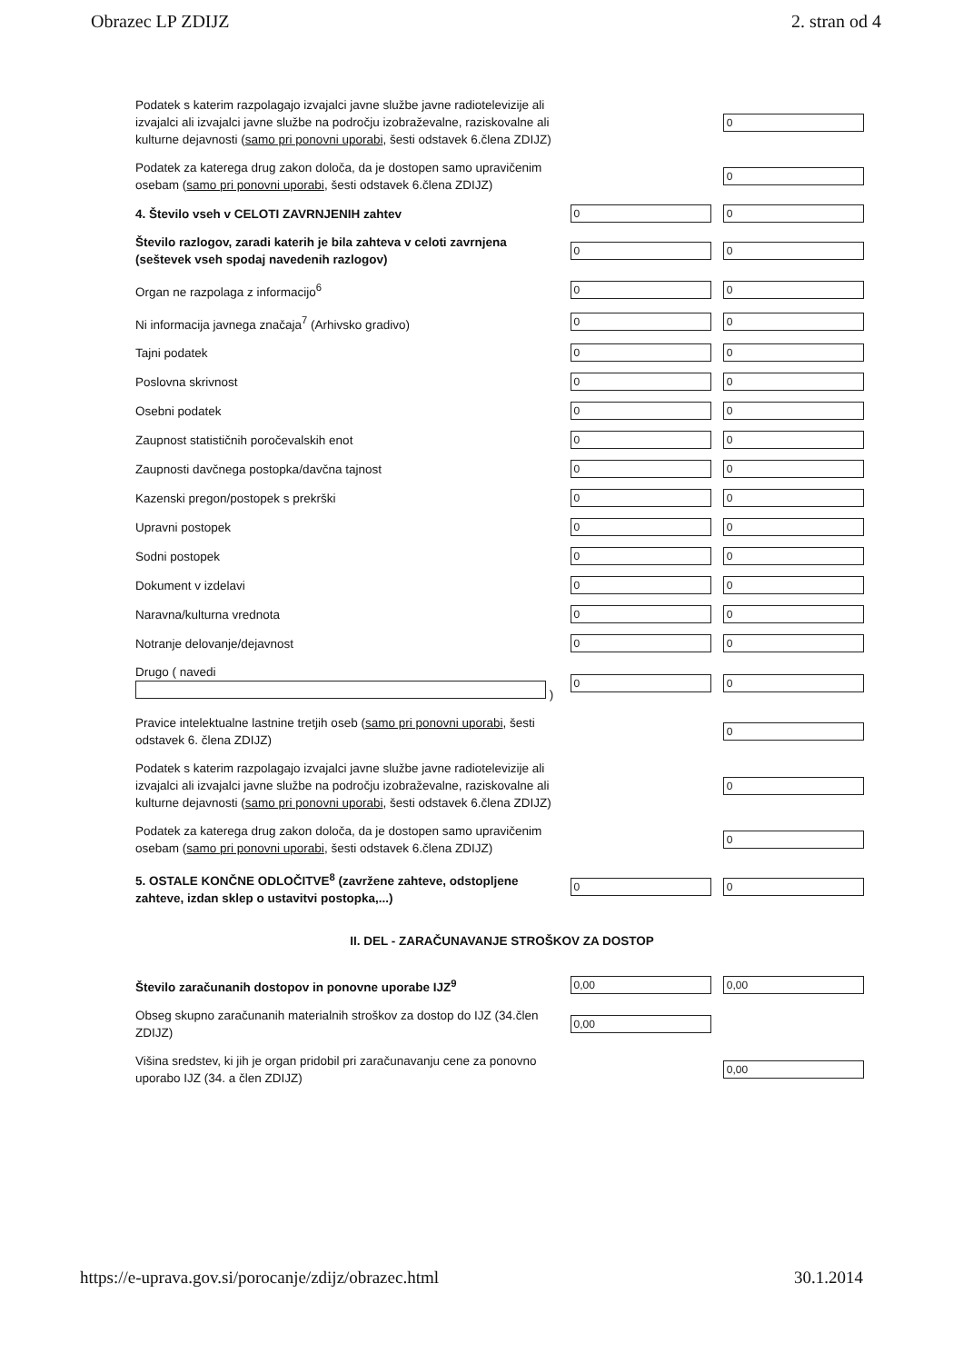Obrazec LP ZDIJZ 2. stran od 4
| Podatek s katerim razpolagajo izvajalci javne službe javne radiotelevizije ali izvajalci ali izvajalci javne službe na področju izobraževalne, raziskovalne ali kulturne dejavnosti ( samo pri ponovni uporabi , šesti odstavek 6.člena ZDIJZ) | | 0 |
| Podatek za katerega drug zakon določa, da je dostopen samo upravičenim osebam ( samo pri ponovni uporabi , šesti odstavek 6.člena ZDIJZ) | | 0 |
| 4. Število vseh v CELOTI ZAVRNJENIH zahtev | 0 | 0 |
| Število razlogov, zaradi katerih je bila zahteva v celoti zavrnjena (seštevek vseh spodaj navedenih razlogov) | 0 | 0 |
| Organ ne razpolaga z informacijo<sup>6</sup> | 0 | 0 |
| Ni informacija javnega značaja<sup>7</sup> (Arhivsko gradivo) | 0 | 0 |
| Tajni podatek | 0 | 0 |
| Poslovna skrivnost | 0 | 0 |
| Osebni podatek | 0 | 0 |
| Zaupnost statističnih poročevalskih enot | 0 | 0 |
| Zaupnosti davčnega postopka/davčna tajnost | 0 | 0 |
| Kazenski pregon/postopek s prekrški | 0 | 0 |
| Upravni postopek | 0 | 0 |
| Sodni postopek | 0 | 0 |
| Dokument v izdelavi | 0 | 0 |
| Naravna/kulturna vrednota | 0 | 0 |
| Notranje delovanje/dejavnost | 0 | 0 |
| Drugo ( navedi ) | 0 | 0 |
| Pravice intelektualne lastnine tretjih oseb ( samo pri ponovni uporabi , šesti odstavek 6. člena ZDIJZ) | | 0 |
| Podatek s katerim razpolagajo izvajalci javne službe javne radiotelevizije ali izvajalci ali izvajalci javne službe na področju izobraževalne, raziskovalne ali kulturne dejavnosti ( samo pri ponovni uporabi , šesti odstavek 6.člena ZDIJZ) | | 0 |
| Podatek za katerega drug zakon določa, da je dostopen samo upravičenim osebam ( samo pri ponovni uporabi , šesti odstavek 6.člena ZDIJZ) | | 0 |
| 5. OSTALE KONČNE ODLOČITVE<sup>8</sup> (zavržene zahteve, odstopljene zahteve, izdan sklep o ustavitvi postopka,...) | 0 | 0 |
| II. DEL - ZARAČUNAVANJE STROŠKOV ZA DOSTOP | | |
| Število zaračunanih dostopov in ponovne uporabe IJZ<sup>9</sup> | 0,00 | 0,00 |
| Obseg skupno zaračunanih materialnih stroškov za dostop do IJZ (34.člen ZDIJZ) | 0,00 | |
| Višina sredstev, ki jih je organ pridobil pri zaračunavanju cene za ponovno uporabo IJZ (34. a člen ZDIJZ) | | 0,00 |
https://e-uprava.gov.si/porocanje/zdijz/obrazec.html 30.1.2014